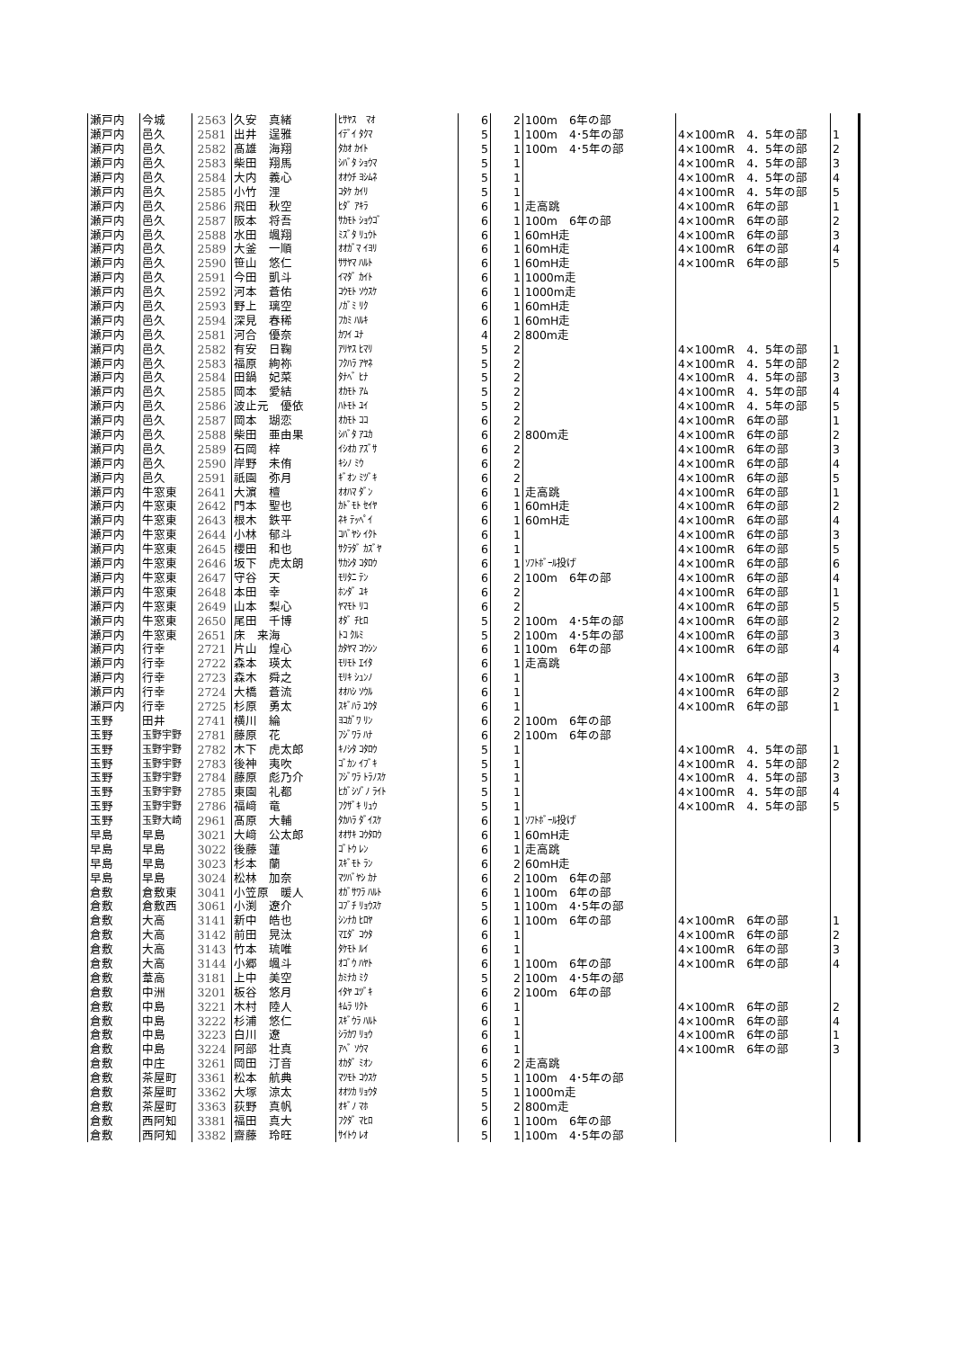| 瀬戸内 | 今城 | 2563 | 久安 真緒 | ﾋｻﾔｽ ﾏｵ | 6 | 2 | 100m 6年の部 | | |
| 瀬戸内 | 邑久 | 2581 | 出井 逞雅 | ｲﾃﾞｲ ﾀｸﾏ | 5 | 1 | 100m 4･5年の部 | 4×100mR 4．5年の部 | 1 |
| 瀬戸内 | 邑久 | 2582 | 髙雄 海翔 | ﾀｶｵ ｶｲﾄ | 5 | 1 | 100m 4･5年の部 | 4×100mR 4．5年の部 | 2 |
| 瀬戸内 | 邑久 | 2583 | 柴田 翔馬 | ｼﾊﾞﾀ ｼｮｳﾏ | 5 | 1 | | 4×100mR 4．5年の部 | 3 |
| 瀬戸内 | 邑久 | 2584 | 大内 義心 | ｵｵｳﾁ ﾖｼﾑﾈ | 5 | 1 | | 4×100mR 4．5年の部 | 4 |
| 瀬戸内 | 邑久 | 2585 | 小竹 浬 | ｺﾀｹ ｶｲﾘ | 5 | 1 | | 4×100mR 4．5年の部 | 5 |
| 瀬戸内 | 邑久 | 2586 | 飛田 秋空 | ﾋﾀﾞ ｱｷﾗ | 6 | 1 | 走高跳 | 4×100mR 6年の部 | 1 |
| 瀬戸内 | 邑久 | 2587 | 阪本 将吾 | ｻｶﾓﾄ ｼｮｳｺﾞ | 6 | 1 | 100m 6年の部 | 4×100mR 6年の部 | 2 |
| 瀬戸内 | 邑久 | 2588 | 水田 颯翔 | ﾐｽﾞﾀ ﾘｭｳﾄ | 6 | 1 | 60mH走 | 4×100mR 6年の部 | 3 |
| 瀬戸内 | 邑久 | 2589 | 大釜 一順 | ｵｵｶﾞﾏ ｲﾖﾘ | 6 | 1 | 60mH走 | 4×100mR 6年の部 | 4 |
| 瀬戸内 | 邑久 | 2590 | 笹山 悠仁 | ｻｻﾔﾏ ﾊﾙﾄ | 6 | 1 | 60mH走 | 4×100mR 6年の部 | 5 |
| 瀬戸内 | 邑久 | 2591 | 今田 凱斗 | ｲﾏﾀﾞ ｶｲﾄ | 6 | 1 | 1000m走 | | |
| 瀬戸内 | 邑久 | 2592 | 河本 蒼佑 | ｺｳﾓﾄ ｿｳｽｹ | 6 | 1 | 1000m走 | | |
| 瀬戸内 | 邑久 | 2593 | 野上 璃空 | ﾉｶﾞﾐ ﾘｸ | 6 | 1 | 60mH走 | | |
| 瀬戸内 | 邑久 | 2594 | 深見 春稀 | ﾌｶﾐ ﾊﾙｷ | 6 | 1 | 60mH走 | | |
| 瀬戸内 | 邑久 | 2581 | 河合 優奈 | ｶﾜｲ ﾕﾅ | 4 | 2 | 800m走 | | |
| 瀬戸内 | 邑久 | 2582 | 有安 日鞠 | ｱﾘﾔｽ ﾋﾏﾘ | 5 | 2 | | 4×100mR 4．5年の部 | 1 |
| 瀬戸内 | 邑久 | 2583 | 福原 絢祢 | ﾌｸﾊﾗ ｱﾔﾈ | 5 | 2 | | 4×100mR 4．5年の部 | 2 |
| 瀬戸内 | 邑久 | 2584 | 田鍋 妃菜 | ﾀﾅﾍﾞ ﾋﾅ | 5 | 2 | | 4×100mR 4．5年の部 | 3 |
| 瀬戸内 | 邑久 | 2585 | 岡本 愛結 | ｵｶﾓﾄ ｱﾑ | 5 | 2 | | 4×100mR 4．5年の部 | 4 |
| 瀬戸内 | 邑久 | 2586 | 波止元 優依 | ﾊﾄﾓﾄ ﾕｲ | 5 | 2 | | 4×100mR 4．5年の部 | 5 |
| 瀬戸内 | 邑久 | 2587 | 岡本 瑚恋 | ｵｶﾓﾄ ｺｺ | 6 | 2 | | 4×100mR 6年の部 | 1 |
| 瀬戸内 | 邑久 | 2588 | 柴田 亜由果 | ｼﾊﾞﾀ ｱﾕｶ | 6 | 2 | 800m走 | 4×100mR 6年の部 | 2 |
| 瀬戸内 | 邑久 | 2589 | 石岡 梓 | ｲｼｵｶ ｱｽﾞｻ | 6 | 2 | | 4×100mR 6年の部 | 3 |
| 瀬戸内 | 邑久 | 2590 | 岸野 未侑 | ｷｼﾉ ﾐｳ | 6 | 2 | | 4×100mR 6年の部 | 4 |
| 瀬戸内 | 邑久 | 2591 | 祇園 弥月 | ｷﾞｵﾝ ﾐﾂﾞｷ | 6 | 2 | | 4×100mR 6年の部 | 5 |
| 瀬戸内 | 牛窓東 | 2641 | 大濵 檀 | ｵｵﾊﾏ ﾀﾞﾝ | 6 | 1 | 走高跳 | 4×100mR 6年の部 | 1 |
| 瀬戸内 | 牛窓東 | 2642 | 門本 聖也 | ｶﾄﾞﾓﾄ ｾｲﾔ | 6 | 1 | 60mH走 | 4×100mR 6年の部 | 2 |
| 瀬戸内 | 牛窓東 | 2643 | 根木 鉄平 | ﾈｷ ﾃｯﾍﾟｲ | 6 | 1 | 60mH走 | 4×100mR 6年の部 | 4 |
| 瀬戸内 | 牛窓東 | 2644 | 小林 郁斗 | ｺﾊﾞﾔｼ ｲｸﾄ | 6 | 1 | | 4×100mR 6年の部 | 3 |
| 瀬戸内 | 牛窓東 | 2645 | 櫻田 和也 | ｻｸﾗﾀﾞ ｶｽﾞﾔ | 6 | 1 | | 4×100mR 6年の部 | 5 |
| 瀬戸内 | 牛窓東 | 2646 | 坂下 虎太朗 | ｻｶｼﾀ ｺﾀﾛｳ | 6 | 1 | ｿﾌﾄﾎﾞｰﾙ投げ | 4×100mR 6年の部 | 6 |
| 瀬戸内 | 牛窓東 | 2647 | 守谷 天 | ﾓﾘﾀﾆ ﾃﾝ | 6 | 2 | 100m 6年の部 | 4×100mR 6年の部 | 4 |
| 瀬戸内 | 牛窓東 | 2648 | 本田 幸 | ﾎﾝﾀﾞ ﾕｷ | 6 | 2 | | 4×100mR 6年の部 | 1 |
| 瀬戸内 | 牛窓東 | 2649 | 山本 梨心 | ﾔﾏﾓﾄ ﾘｺ | 6 | 2 | | 4×100mR 6年の部 | 5 |
| 瀬戸内 | 牛窓東 | 2650 | 尾田 千博 | ｵﾀﾞ ﾁﾋﾛ | 5 | 2 | 100m 4･5年の部 | 4×100mR 6年の部 | 2 |
| 瀬戸内 | 牛窓東 | 2651 | 床 来海 | ﾄｺ ｸﾙﾐ | 5 | 2 | 100m 4･5年の部 | 4×100mR 6年の部 | 3 |
| 瀬戸内 | 行幸 | 2721 | 片山 煌心 | ｶﾀﾔﾏ ｺｳｼﾝ | 6 | 1 | 100m 6年の部 | 4×100mR 6年の部 | 4 |
| 瀬戸内 | 行幸 | 2722 | 森本 瑛太 | ﾓﾘﾓﾄ ｴｲﾀ | 6 | 1 | 走高跳 | | |
| 瀬戸内 | 行幸 | 2723 | 森木 舜之 | ﾓﾘｷ ｼｭﾝﾉ | 6 | 1 | | 4×100mR 6年の部 | 3 |
| 瀬戸内 | 行幸 | 2724 | 大橋 蒼流 | ｵｵﾊｼ ｿｳﾙ | 6 | 1 | | 4×100mR 6年の部 | 2 |
| 瀬戸内 | 行幸 | 2725 | 杉原 勇太 | ｽｷﾞﾊﾗ ﾕｳﾀ | 6 | 1 | | 4×100mR 6年の部 | 1 |
| 玉野 | 田井 | 2741 | 横川 綸 | ﾖｺｶﾞﾜ ﾘﾝ | 6 | 2 | 100m 6年の部 | | |
| 玉野 | 玉野宇野 | 2781 | 藤原 花 | ﾌｼﾞﾜﾗ ﾊﾅ | 6 | 2 | 100m 6年の部 | | |
| 玉野 | 玉野宇野 | 2782 | 木下 虎太郎 | ｷﾉｼﾀ ｺﾀﾛｳ | 5 | 1 | | 4×100mR 4．5年の部 | 1 |
| 玉野 | 玉野宇野 | 2783 | 後神 夷吹 | ｺﾞｶﾝ ｲﾌﾞｷ | 5 | 1 | | 4×100mR 4．5年の部 | 2 |
| 玉野 | 玉野宇野 | 2784 | 藤原 彪乃介 | ﾌｼﾞﾜﾗ ﾄﾗﾉｽｹ | 5 | 1 | | 4×100mR 4．5年の部 | 3 |
| 玉野 | 玉野宇野 | 2785 | 東園 礼都 | ﾋｶﾞｼｿﾞﾉ ﾗｲﾄ | 5 | 1 | | 4×100mR 4．5年の部 | 4 |
| 玉野 | 玉野宇野 | 2786 | 福﨑 竜 | ﾌｸｻﾞｷ ﾘｭｳ | 5 | 1 | | 4×100mR 4．5年の部 | 5 |
| 玉野 | 玉野大崎 | 2961 | 髙原 大輔 | ﾀｶﾊﾗ ﾀﾞｲｽｹ | 6 | 1 | ｿﾌﾄﾎﾞｰﾙ投げ | | |
| 早島 | 早島 | 3021 | 大﨑 公太郎 | ｵｵｻｷ ｺｳﾀﾛｳ | 6 | 1 | 60mH走 | | |
| 早島 | 早島 | 3022 | 後藤 蓮 | ｺﾞﾄｳ ﾚﾝ | 6 | 1 | 走高跳 | | |
| 早島 | 早島 | 3023 | 杉本 蘭 | ｽｷﾞﾓﾄ ﾗﾝ | 6 | 2 | 60mH走 | | |
| 早島 | 早島 | 3024 | 松林 加奈 | ﾏﾂﾊﾞﾔｼ ｶﾅ | 6 | 2 | 100m 6年の部 | | |
| 倉敷 | 倉敷東 | 3041 | 小笠原 暖人 | ｵｶﾞｻﾜﾗ ﾊﾙﾄ | 6 | 1 | 100m 6年の部 | | |
| 倉敷 | 倉敷西 | 3061 | 小渕 遼介 | ｺﾌﾞﾁ ﾘｮｳｽｹ | 5 | 1 | 100m 4･5年の部 | | |
| 倉敷 | 大高 | 3141 | 新中 皓也 | ｼﾝﾅｶ ﾋﾛﾔ | 6 | 1 | 100m 6年の部 | 4×100mR 6年の部 | 1 |
| 倉敷 | 大高 | 3142 | 前田 晃汰 | ﾏｴﾀﾞ ｺｳﾀ | 6 | 1 | | 4×100mR 6年の部 | 2 |
| 倉敷 | 大高 | 3143 | 竹本 琉唯 | ﾀｹﾓﾄ ﾙｲ | 6 | 1 | | 4×100mR 6年の部 | 3 |
| 倉敷 | 大高 | 3144 | 小郷 颯斗 | ｵｺﾞｳ ﾊﾔﾄ | 6 | 1 | 100m 6年の部 | 4×100mR 6年の部 | 4 |
| 倉敷 | 葦高 | 3181 | 上中 美空 | ｶﾐﾅｶ ﾐｸ | 5 | 2 | 100m 4･5年の部 | | |
| 倉敷 | 中洲 | 3201 | 板谷 悠月 | ｲﾀﾔ ﾕﾂﾞｷ | 6 | 2 | 100m 6年の部 | | |
| 倉敷 | 中島 | 3221 | 木村 陸人 | ｷﾑﾗ ﾘｸﾄ | 6 | 1 | | 4×100mR 6年の部 | 2 |
| 倉敷 | 中島 | 3222 | 杉浦 悠仁 | ｽｷﾞｳﾗ ﾊﾙﾄ | 6 | 1 | | 4×100mR 6年の部 | 4 |
| 倉敷 | 中島 | 3223 | 白川 遼 | ｼﾗｶﾜ ﾘｮｳ | 6 | 1 | | 4×100mR 6年の部 | 1 |
| 倉敷 | 中島 | 3224 | 阿部 壮真 | ｱﾍﾞ ｿｳﾏ | 6 | 1 | | 4×100mR 6年の部 | 3 |
| 倉敷 | 中庄 | 3261 | 岡田 汀音 | ｵｶﾀﾞ ﾐｵﾝ | 6 | 2 | 走高跳 | | |
| 倉敷 | 茶屋町 | 3361 | 松本 航典 | ﾏﾂﾓﾄ ｺｳｽｹ | 5 | 1 | 100m 4･5年の部 | | |
| 倉敷 | 茶屋町 | 3362 | 大塚 涼太 | ｵｵﾂｶ ﾘｮｳﾀ | 5 | 1 | 1000m走 | | |
| 倉敷 | 茶屋町 | 3363 | 荻野 真帆 | ｵｷﾞﾉ ﾏﾎ | 5 | 2 | 800m走 | | |
| 倉敷 | 西阿知 | 3381 | 福田 真大 | ﾌｸﾀﾞ ﾏﾋﾛ | 6 | 1 | 100m 6年の部 | | |
| 倉敷 | 西阿知 | 3382 | 齋藤 玲旺 | ｻｲﾄｳ ﾚｵ | 5 | 1 | 100m 4･5年の部 | | |